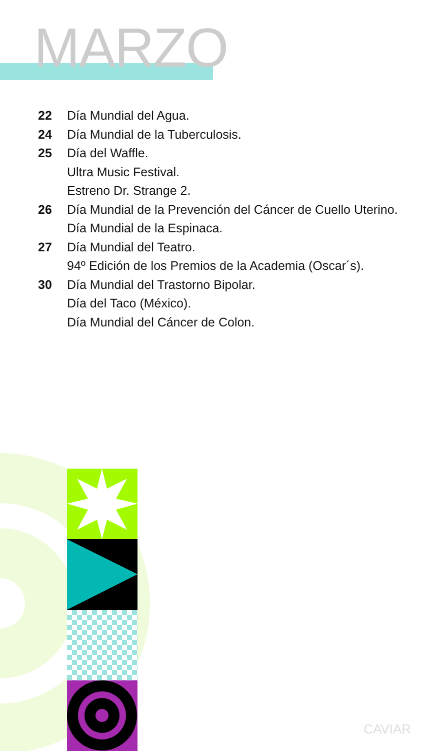MARZO
22 Día Mundial del Agua.
24 Día Mundial de la Tuberculosis.
25 Día del Waffle.
Ultra Music Festival.
Estreno Dr. Strange 2.
26 Día Mundial de la Prevención del Cáncer de Cuello Uterino.
Día Mundial de la Espinaca.
27 Día Mundial del Teatro.
94º Edición de los Premios de la Academia (Oscar´s).
30 Día Mundial del Trastorno Bipolar.
Día del Taco (México).
Día Mundial del Cáncer de Colon.
CAVIAR